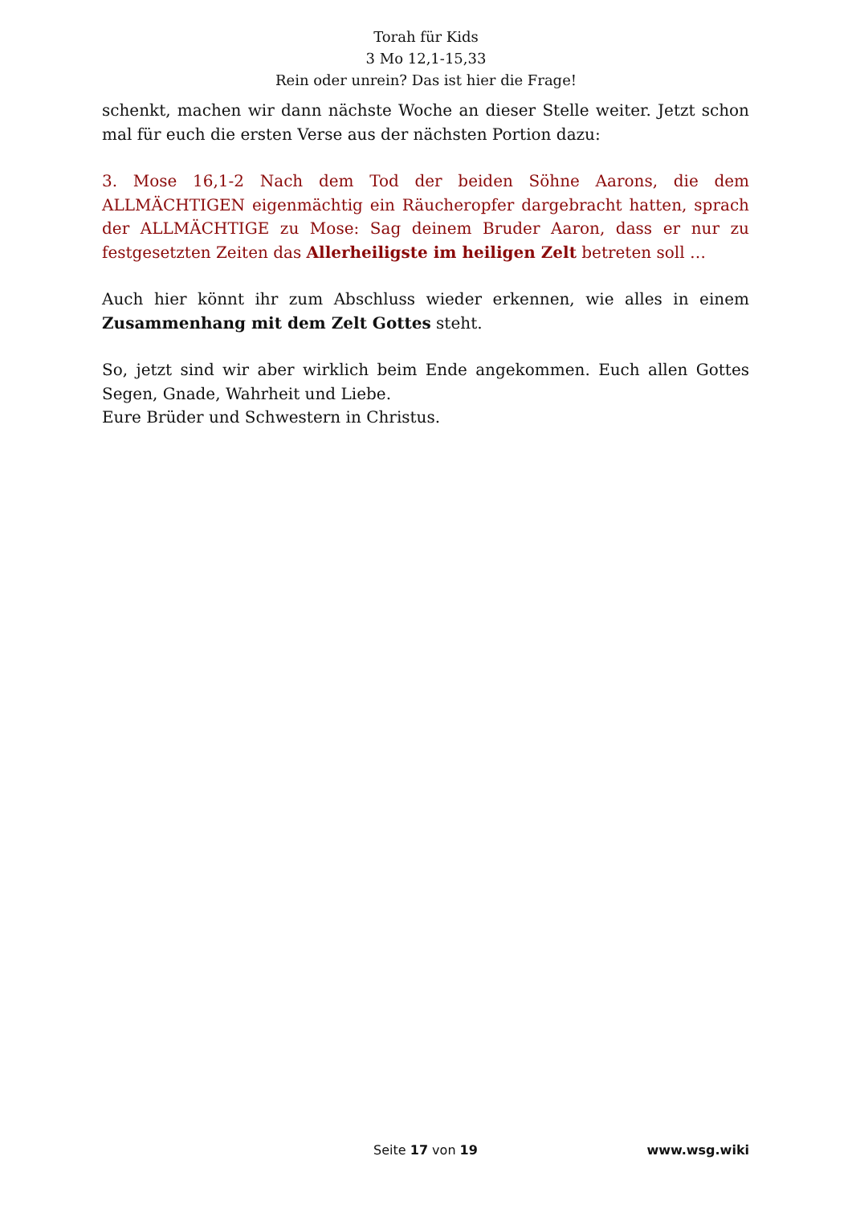Torah für Kids
3 Mo 12,1-15,33
Rein oder unrein? Das ist hier die Frage!
schenkt, machen wir dann nächste Woche an dieser Stelle weiter. Jetzt schon mal für euch die ersten Verse aus der nächsten Portion dazu:
3. Mose 16,1-2 Nach dem Tod der beiden Söhne Aarons, die dem ALLMÄCHTIGEN eigenmächtig ein Räucheropfer dargebracht hatten, sprach der ALLMÄCHTIGE zu Mose: Sag deinem Bruder Aaron, dass er nur zu festgesetzten Zeiten das Allerheiligste im heiligen Zelt betreten soll …
Auch hier könnt ihr zum Abschluss wieder erkennen, wie alles in einem Zusammenhang mit dem Zelt Gottes steht.
So, jetzt sind wir aber wirklich beim Ende angekommen. Euch allen Gottes Segen, Gnade, Wahrheit und Liebe.
Eure Brüder und Schwestern in Christus.
Seite 17 von 19
www.wsg.wiki